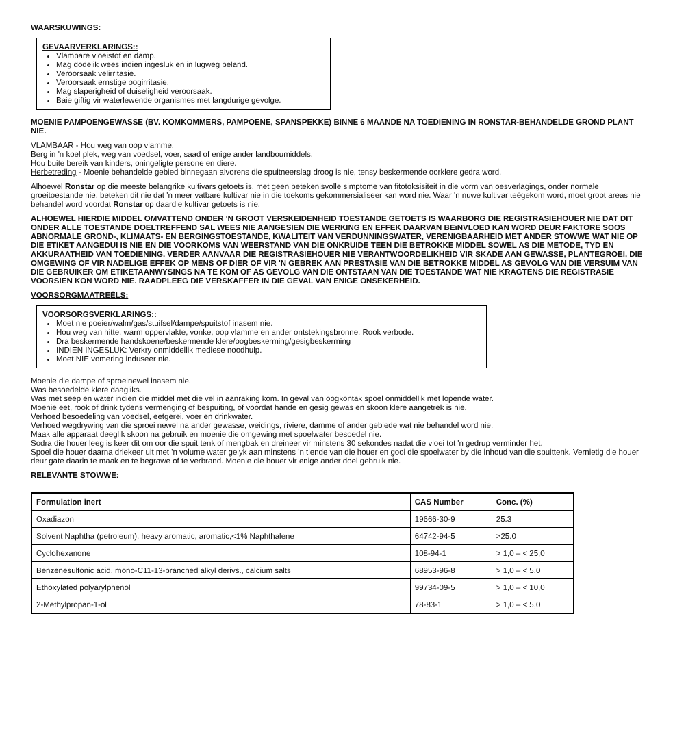WAARSKUWINGS:
GEVAARVERKLARINGS::
Vlambare vloeistof en damp.
Mag dodelik wees indien ingesluk en in lugweg beland.
Veroorsaak velirritasie.
Veroorsaak ernstige oogirritasie.
Mag slaperigheid of duiseligheid veroorsaak.
Baie giftig vir waterlewende organismes met langdurige gevolge.
MOENIE PAMPOENGEWASSE (BV. KOMKOMMERS, PAMPOENE, SPANSPEKKE) BINNE 6 MAANDE NA TOEDIENING IN RONSTAR-BEHANDELDE GROND PLANT NIE.
VLAMBAAR - Hou weg van oop vlamme.
Berg in 'n koel plek, weg van voedsel, voer, saad of enige ander landboumiddels.
Hou buite bereik van kinders, oningeligte persone en diere.
Herbetreding - Moenie behandelde gebied binnegaan alvorens die spuitneerslag droog is nie, tensy beskermende oorklere gedra word.
Alhoewel Ronstar op die meeste belangrike kultivars getoets is, met geen betekenisvolle simptome van fitotoksisiteit in die vorm van oesverlagings, onder normale groeitoestande nie, beteken dit nie dat 'n meer vatbare kultivar nie in die toekoms gekommersialiseer kan word nie. Waar 'n nuwe kultivar teëgekom word, moet groot areas nie behandel word voordat Ronstar op daardie kultivar getoets is nie.
ALHOEWEL HIERDIE MIDDEL OMVATTEND ONDER 'N GROOT VERSKEIDENHEID TOESTANDE GETOETS IS WAARBORG DIE REGISTRASIEHOUER NIE DAT DIT ONDER ALLE TOESTANDE DOELTREFFEND SAL WEES NIE AANGESIEN DIE WERKING EN EFFEK DAARVAN BEïNVLOED KAN WORD DEUR FAKTORE SOOS ABNORMALE GROND-, KLIMAATS- EN BERGINGSTOESTANDE, KWALITEIT VAN VERDUNNINGSWATER, VERENIGBAARHEID MET ANDER STOWWE WAT NIE OP DIE ETIKET AANGEDUI IS NIE EN DIE VOORKOMS VAN WEERSTAND VAN DIE ONKRUIDE TEEN DIE BETROKKE MIDDEL SOWEL AS DIE METODE, TYD EN AKKURAATHEID VAN TOEDIENING. VERDER AANVAAR DIE REGISTRASIEHOUER NIE VERANTWOORDELIKHEID VIR SKADE AAN GEWASSE, PLANTEGROEI, DIE OMGEWING OF VIR NADELIGE EFFEK OP MENS OF DIER OF VIR 'N GEBREK AAN PRESTASIE VAN DIE BETROKKE MIDDEL AS GEVOLG VAN DIE VERSUIM VAN DIE GEBRUIKER OM ETIKETAANWYSINGS NA TE KOM OF AS GEVOLG VAN DIE ONTSTAAN VAN DIE TOESTANDE WAT NIE KRAGTENS DIE REGISTRASIE VOORSIEN KON WORD NIE. RAADPLEEG DIE VERSKAFFER IN DIE GEVAL VAN ENIGE ONSEKERHEID.
VOORSORGMAATREËLS:
VOORSORGSVERKLARINGS::
Moet nie poeier/walm/gas/stuifsel/dampe/spuitstof inasem nie.
Hou weg van hitte, warm oppervlakte, vonke, oop vlamme en ander ontstekingsbronne. Rook verbode.
Dra beskermende handskoene/beskermende klere/oogbeskerming/gesigbeskerming
INDIEN INGESLUK: Verkry onmiddellik mediese noodhulp.
Moet NIE vomering induseer nie.
Moenie die dampe of sproeinewel inasem nie.
Was besoedelde klere daagliks.
Was met seep en water indien die middel met die vel in aanraking kom. In geval van oogkontak spoel onmiddellik met lopende water.
Moenie eet, rook of drink tydens vermenging of bespuiting, of voordat hande en gesig gewas en skoon klere aangetrek is nie.
Verhoed besoedeling van voedsel, eetgerei, voer en drinkwater.
Verhoed wegdrywing van die sproei newel na ander gewasse, weidings, riviere, damme of ander gebiede wat nie behandel word nie.
Maak alle apparaat deeglik skoon na gebruik en moenie die omgewing met spoelwater besoedel nie.
Sodra die houer leeg is keer dit om oor die spuit tenk of mengbak en dreineer vir minstens 30 sekondes nadat die vloei tot 'n gedrup verminder het.
Spoel die houer daarna driekeer uit met 'n volume water gelyk aan minstens 'n tiende van die houer en gooi die spoelwater by die inhoud van die spuittenk. Vernietig die houer deur gate daarin te maak en te begrawe of te verbrand. Moenie die houer vir enige ander doel gebruik nie.
RELEVANTE STOWWE:
| Formulation inert | CAS Number | Conc. (%) |
| --- | --- | --- |
| Oxadiazon | 19666-30-9 | 25.3 |
| Solvent Naphtha (petroleum), heavy aromatic, aromatic,<1% Naphthalene | 64742-94-5 | >25.0 |
| Cyclohexanone | 108-94-1 | > 1,0 – < 25,0 |
| Benzenesulfonic acid, mono-C11-13-branched alkyl derivs., calcium salts | 68953-96-8 | > 1,0 – < 5,0 |
| Ethoxylated polyarylphenol | 99734-09-5 | > 1,0 – < 10,0 |
| 2-Methylpropan-1-ol | 78-83-1 | > 1,0 – < 5,0 |